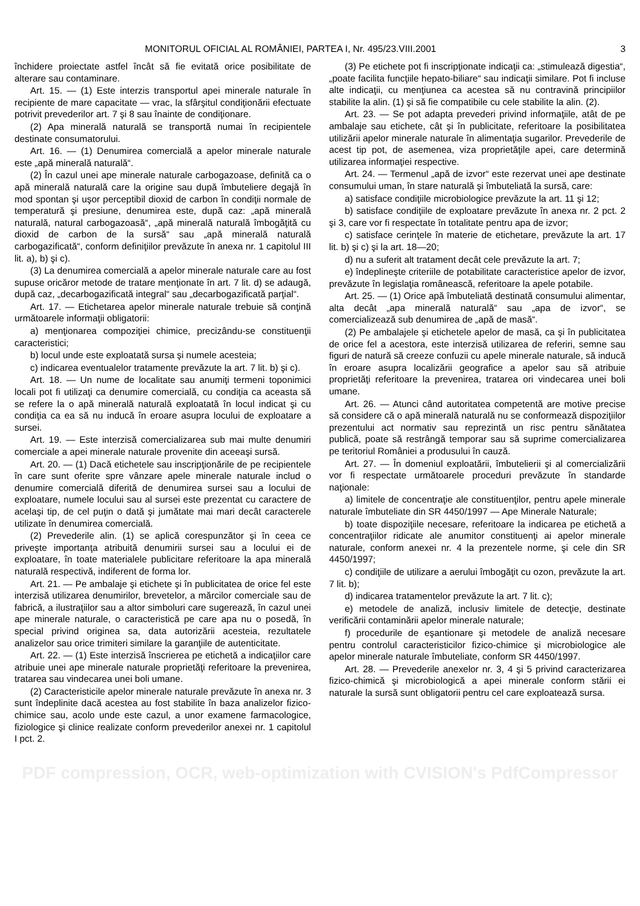MONITORUL OFICIAL AL ROMÂNIEI, PARTEA I, Nr. 495/23.VIII.2001 3
închidere proiectate astfel încât să fie evitată orice posibilitate de alterare sau contaminare.
Art. 15. — (1) Este interzis transportul apei minerale naturale în recipiente de mare capacitate — vrac, la sfârşitul condiţionării efectuate potrivit prevederilor art. 7 şi 8 sau înainte de condiţionare.
(2) Apa minerală naturală se transportă numai în recipientele destinate consumatorului.
Art. 16. — (1) Denumirea comercială a apelor minerale naturale este „apă minerală naturală“.
(2) În cazul unei ape minerale naturale carbogazoase, definită ca o apă minerală naturală care la origine sau după îmbuteliere degajă în mod spontan şi uşor perceptibil dioxid de carbon în condiţii normale de temperatură şi presiune, denumirea este, după caz: „apă minerală naturală, natural carbogazoasă“, „apă minerală naturală îmbogăţită cu dioxid de carbon de la sursă“ sau „apă minerală naturală carbogazificată“, conform definiţiilor prevăzute în anexa nr. 1 capitolul III lit. a), b) şi c).
(3) La denumirea comercială a apelor minerale naturale care au fost supuse oricăror metode de tratare menţionate în art. 7 lit. d) se adaugă, după caz, „decarbogazificată integral“ sau „decarbogazificată parţial“.
Art. 17. — Etichetarea apelor minerale naturale trebuie să conţină următoarele informaţii obligatorii:
a) menţionarea compoziţiei chimice, precizându-se constituenţii caracteristici;
b) locul unde este exploatată sursa şi numele acesteia;
c) indicarea eventualelor tratamente prevăzute la art. 7 lit. b) şi c).
Art. 18. — Un nume de localitate sau anumiţi termeni toponimici locali pot fi utilizaţi ca denumire comercială, cu condiţia ca aceasta să se refere la o apă minerală naturală exploatată în locul indicat şi cu condiţia ca ea să nu inducă în eroare asupra locului de exploatare a sursei.
Art. 19. — Este interzisă comercializarea sub mai multe denumiri comerciale a apei minerale naturale provenite din aceeaşi sursă.
Art. 20. — (1) Dacă etichetele sau inscripţionările de pe recipientele în care sunt oferite spre vânzare apele minerale naturale includ o denumire comercială diferită de denumirea sursei sau a locului de exploatare, numele locului sau al sursei este prezentat cu caractere de acelaşi tip, de cel puţin o dată şi jumătate mai mari decât caracterele utilizate în denumirea comercială.
(2) Prevederile alin. (1) se aplică corespunzător şi în ceea ce priveşte importanţa atribuită denumirii sursei sau a locului ei de exploatare, în toate materialele publicitare referitoare la apa minerală naturală respectivă, indiferent de forma lor.
Art. 21. — Pe ambalaje şi etichete şi în publicitatea de orice fel este interzisă utilizarea denumirilor, brevetelor, a mărcilor comerciale sau de fabrică, a ilustraţiilor sau a altor simboluri care sugerează, în cazul unei ape minerale naturale, o caracteristică pe care apa nu o posedă, în special privind originea sa, data autorizării acesteia, rezultatele analizelor sau orice trimiteri similare la garanţiile de autenticitate.
Art. 22. — (1) Este interzisă înscrierea pe etichetă a indicaţiilor care atribuie unei ape minerale naturale proprietăţi referitoare la prevenirea, tratarea sau vindecarea unei boli umane.
(2) Caracteristicile apelor minerale naturale prevăzute în anexa nr. 3 sunt îndeplinite dacă acestea au fost stabilite în baza analizelor fizico-chimice sau, acolo unde este cazul, a unor examene farmacologice, fiziologice şi clinice realizate conform prevederilor anexei nr. 1 capitolul I pct. 2.
(3) Pe etichete pot fi inscripţionate indicaţii ca: „stimulează digestia“, „poate facilita funcţiile hepato-biliare“ sau indicaţii similare. Pot fi incluse alte indicaţii, cu menţiunea ca acestea să nu contravină principiilor stabilite la alin. (1) şi să fie compatibile cu cele stabilite la alin. (2).
Art. 23. — Se pot adapta prevederi privind informaţiile, atât de pe ambalaje sau etichete, cât şi în publicitate, referitoare la posibilitatea utilizării apelor minerale naturale în alimentaţia sugarilor. Prevederile de acest tip pot, de asemenea, viza proprietăţile apei, care determină utilizarea informaţiei respective.
Art. 24. — Termenul „apă de izvor“ este rezervat unei ape destinate consumului uman, în stare naturală şi îmbuteliată la sursă, care:
a) satisface condiţiile microbiologice prevăzute la art. 11 şi 12;
b) satisface condiţiile de exploatare prevăzute în anexa nr. 2 pct. 2 şi 3, care vor fi respectate în totalitate pentru apa de izvor;
c) satisface cerinţele în materie de etichetare, prevăzute la art. 17 lit. b) şi c) şi la art. 18—20;
d) nu a suferit alt tratament decât cele prevăzute la art. 7;
e) îndeplineşte criteriile de potabilitate caracteristice apelor de izvor, prevăzute în legislaţia românească, referitoare la apele potabile.
Art. 25. — (1) Orice apă îmbuteliată destinată consumului alimentar, alta decât „apa minerală naturală“ sau „apa de izvor“, se comercializează sub denumirea de „apă de masă“.
(2) Pe ambalajele şi etichetele apelor de masă, ca şi în publicitatea de orice fel a acestora, este interzisă utilizarea de referiri, semne sau figuri de natură să creeze confuzii cu apele minerale naturale, să inducă în eroare asupra localizării geografice a apelor sau să atribuie proprietăţi referitoare la prevenirea, tratarea ori vindecarea unei boli umane.
Art. 26. — Atunci când autoritatea competentă are motive precise să considere că o apă minerală naturală nu se conformează dispoziţiilor prezentului act normativ sau reprezintă un risc pentru sănătatea publică, poate să restrângă temporar sau să suprime comercializarea pe teritoriul României a produsului în cauză.
Art. 27. — În domeniul exploatării, îmbutelierii şi al comercializării vor fi respectate următoarele proceduri prevăzute în standarde naţionale:
a) limitele de concentraţie ale constituenţilor, pentru apele minerale naturale îmbuteliate din SR 4450/1997 — Ape Minerale Naturale;
b) toate dispoziţiile necesare, referitoare la indicarea pe etichetă a concentraţiilor ridicate ale anumitor constituenţi ai apelor minerale naturale, conform anexei nr. 4 la prezentele norme, şi cele din SR 4450/1997;
c) condiţiile de utilizare a aerului îmbogăţit cu ozon, prevăzute la art. 7 lit. b);
d) indicarea tratamentelor prevăzute la art. 7 lit. c);
e) metodele de analiză, inclusiv limitele de detecţie, destinate verificării contaminării apelor minerale naturale;
f) procedurile de eşantionare şi metodele de analiză necesare pentru controlul caracteristicilor fizico-chimice şi microbiologice ale apelor minerale naturale îmbuteliate, conform SR 4450/1997.
Art. 28. — Prevederile anexelor nr. 3, 4 şi 5 privind caracterizarea fizico-chimică şi microbiologică a apei minerale conform stării ei naturale la sursă sunt obligatorii pentru cel care exploatează sursa.
PDF compression, OCR, web-optimization with CVISION's PdfCompressor